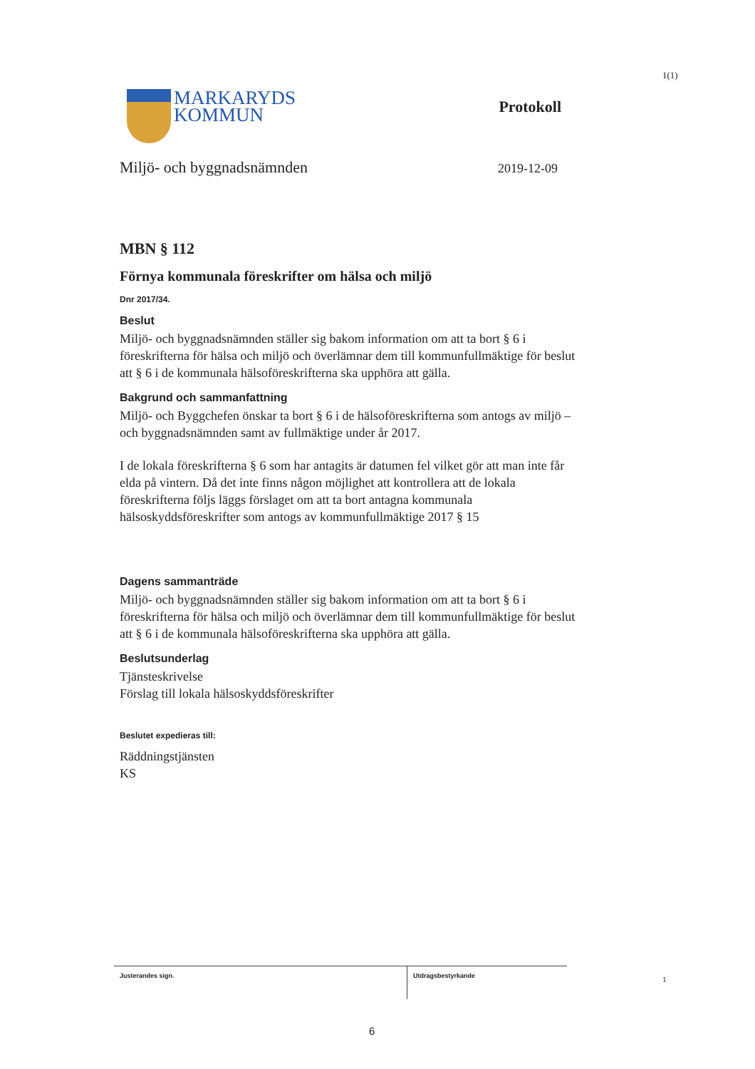1(1)
MARKARYDS
KOMMUN
Protokoll
Miljö- och byggnadsnämnden 2019-12-09
MBN § 112
Förnya kommunala föreskrifter om hälsa och miljö
Dnr 2017/34.
Beslut
Miljö- och byggnadsnämnden ställer sig bakom information om att ta bort § 6 i föreskrifterna för hälsa och miljö och överlämnar dem till kommunfullmäktige för beslut att § 6 i de kommunala hälsoföreskrifterna ska upphöra att gälla.
Bakgrund och sammanfattning
Miljö- och Byggchefen önskar ta bort § 6 i de hälsoföreskrifterna som antogs av miljö – och byggnadsnämnden samt av fullmäktige under år 2017.
I de lokala föreskrifterna § 6 som har antagits är datumen fel vilket gör att man inte får elda på vintern. Då det inte finns någon möjlighet att kontrollera att de lokala föreskrifterna följs läggs förslaget om att ta bort antagna kommunala hälsoskyddsföreskrifter som antogs av kommunfullmäktige 2017 § 15
Dagens sammanträde
Miljö- och byggnadsnämnden ställer sig bakom information om att ta bort § 6 i föreskrifterna för hälsa och miljö och överlämnar dem till kommunfullmäktige för beslut att § 6 i de kommunala hälsoföreskrifterna ska upphöra att gälla.
Beslutsunderlag
Tjänsteskrivelse
Förslag till lokala hälsoskyddsföreskrifter
Beslutet expedieras till:
Räddningstjänsten
KS
Justerandes sign.
Utdragsbestyrkande
1
6